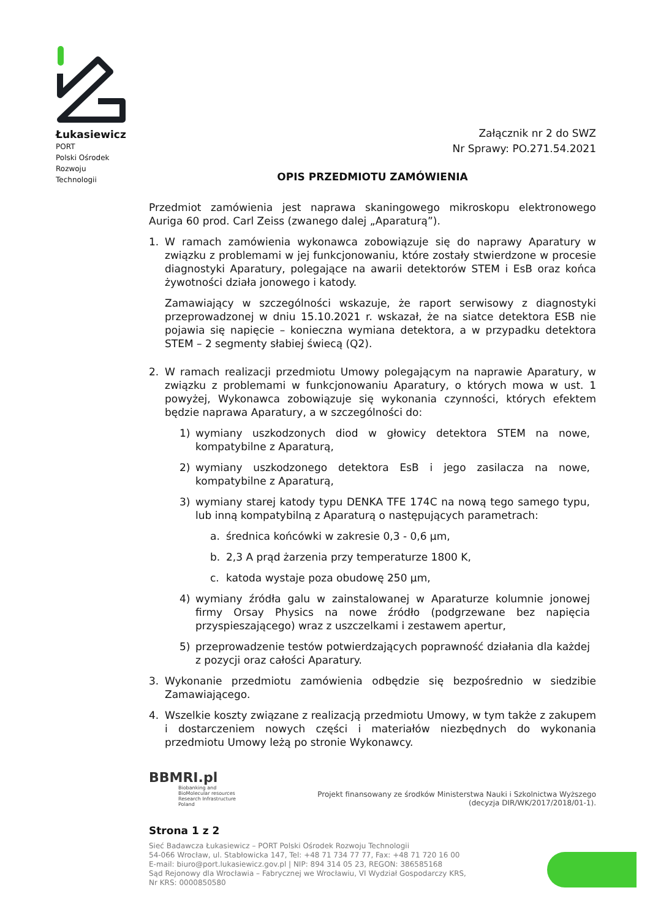Łukasiewicz
PORT
Polski Ośrodek
Rozwoju
Technologii
Załącznik nr 2 do SWZ
Nr Sprawy: PO.271.54.2021
OPIS PRZEDMIOTU ZAMÓWIENIA
Przedmiot zamówienia jest naprawa skaningowego mikroskopu elektronowego Auriga 60 prod. Carl Zeiss (zwanego dalej „Aparaturą”).
1. W ramach zamówienia wykonawca zobowiązuje się do naprawy Aparatury w związku z problemami w jej funkcjonowaniu, które zostały stwierdzone w procesie diagnostyki Aparatury, polegające na awarii detektorów STEM i EsB oraz końca żywotności działa jonowego i katody.
Zamawiający w szczególności wskazuje, że raport serwisowy z diagnostyki przeprowadzonej w dniu 15.10.2021 r. wskazał, że na siatce detektora ESB nie pojawia się napięcie – konieczna wymiana detektora, a w przypadku detektora STEM – 2 segmenty słabiej świecą (Q2).
2. W ramach realizacji przedmiotu Umowy polegającym na naprawie Aparatury, w związku z problemami w funkcjonowaniu Aparatury, o których mowa w ust. 1 powyżej, Wykonawca zobowiązuje się wykonania czynności, których efektem będzie naprawa Aparatury, a w szczególności do:
1) wymiany uszkodzonych diod w głowicy detektora STEM na nowe, kompatybilne z Aparaturą,
2) wymiany uszkodzonego detektora EsB i jego zasilacza na nowe, kompatybilne z Aparaturą,
3) wymiany starej katody typu DENKA TFE 174C na nową tego samego typu, lub inną kompatybilną z Aparaturą o następujących parametrach:
a. średnica końcówki w zakresie 0,3 - 0,6 µm,
b. 2,3 A prąd żarzenia przy temperaturze 1800 K,
c. katoda wystaje poza obudowę 250 µm,
4) wymiany źródła galu w zainstalowanej w Aparaturze kolumnie jonowej firmy Orsay Physics na nowe źródło (podgrzewane bez napięcia przyspieszającego) wraz z uszczelkami i zestawem apertur,
5) przeprowadzenie testów potwierdzających poprawność działania dla każdej z pozycji oraz całości Aparatury.
3. Wykonanie przedmiotu zamówienia odbędzie się bezpośrednio w siedzibie Zamawiającego.
4. Wszelkie koszty związane z realizacją przedmiotu Umowy, w tym także z zakupem i dostarczeniem nowych części i materiałów niezbędnych do wykonania przedmiotu Umowy leżą po stronie Wykonawcy.
BBMRI.pl
Biobanking and
BioMolecular resources
Research Infrastructure
Poland
Projekt finansowany ze środków Ministerstwa Nauki i Szkolnictwa Wyższego
(decyzja DIR/WK/2017/2018/01-1).
Strona 1 z 2
Sieć Badawcza Łukasiewicz – PORT Polski Ośrodek Rozwoju Technologii
54-066 Wrocław, ul. Stabłowicka 147, Tel: +48 71 734 77 77, Fax: +48 71 720 16 00
E-mail: biuro@port.lukasiewicz.gov.pl | NIP: 894 314 05 23, REGON: 386585168
Sąd Rejonowy dla Wrocławia – Fabrycznej we Wrocławiu, VI Wydział Gospodarczy KRS,
Nr KRS: 0000850580